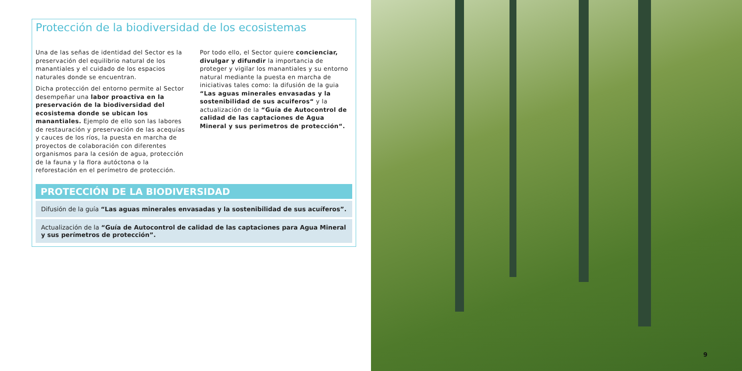Protección de la biodiversidad de los ecosistemas
Una de las señas de identidad del Sector es la preservación del equilibrio natural de los manantiales y el cuidado de los espacios naturales donde se encuentran.
Dicha protección del entorno permite al Sector desempeñar una labor proactiva en la preservación de la biodiversidad del ecosistema donde se ubican los manantiales. Ejemplo de ello son las labores de restauración y preservación de las acequías y cauces de los ríos, la puesta en marcha de proyectos de colaboración con diferentes organismos para la cesión de agua, protección de la fauna y la flora autóctona o la reforestación en el perímetro de protección.
Por todo ello, el Sector quiere concienciar, divulgar y difundir la importancia de proteger y vigilar los manantiales y su entorno natural mediante la puesta en marcha de iniciativas tales como: la difusión de la guia “Las aguas minerales envasadas y la sostenibilidad de sus acuiferos“ y la actualización de la “Guía de Autocontrol de calidad de las captaciones de Agua Mineral y sus perimetros de protección“.
PROTECCIÓN DE LA BIODIVERSIDAD
Difusión de la guía “Las aguas minerales envasadas y la sostenibilidad de sus acuíferos”.
Actualización de la “Guía de Autocontrol de calidad de las captaciones para Agua Mineral y sus perímetros de protección”.
9